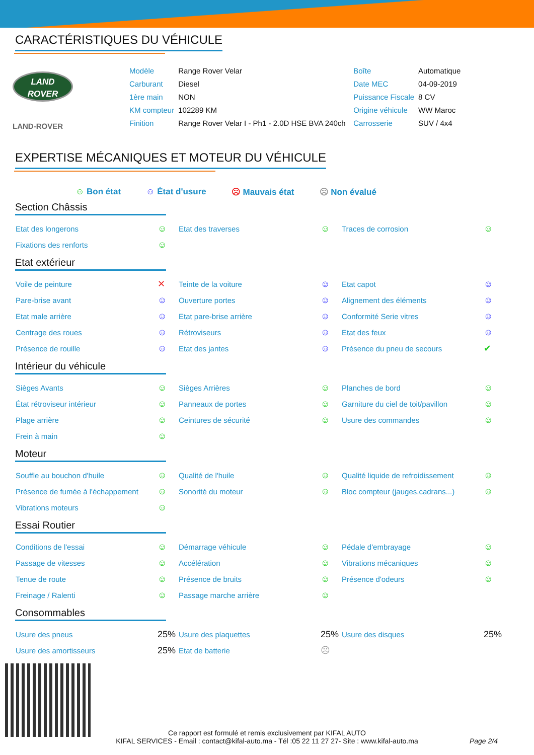CARACTÉRISTIQUES DU VÉHICULE
LAND
ROVER
LAND-ROVER
| Modèle | Range Rover Velar | Boîte | Automatique |
| Carburant | Diesel | Date MEC | 04-09-2019 |
| 1ère main | NON | Puissance Fiscale | 8 CV |
| KM compteur | 102289 KM | Origine véhicule | WW Maroc |
| Finition | Range Rover Velar I - Ph1 - 2.0D HSE BVA 240ch | Carrosserie | SUV / 4x4 |
EXPERTISE MÉCANIQUES ET MOTEUR DU VÉHICULE
☺ Bon état ☺ État d'usure ☹ Mauvais état ☹ Non évalué
Section Châssis
| Etat des longerons | ☺ | Etat des traverses | ☺ | Traces de corrosion | ☺ |
| Fixations des renforts | ☺ | | | | |
Etat extérieur
| Voile de peinture | ✕ | Teinte de la voiture | ☺ | Etat capot | ☺ |
| Pare-brise avant | ☺ | Ouverture portes | ☺ | Alignement des éléments | ☺ |
| Etat male arrière | ☺ | Etat pare-brise arrière | ☺ | Conformité Serie vitres | ☺ |
| Centrage des roues | ☺ | Rétroviseurs | ☺ | Etat des feux | ☺ |
| Présence de rouille | ☺ | Etat des jantes | ☺ | Présence du pneu de secours | ✔ |
Intérieur du véhicule
| Sièges Avants | ☺ | Sièges Arrières | ☺ | Planches de bord | ☺ |
| État rétroviseur intérieur | ☺ | Panneaux de portes | ☺ | Garniture du ciel de toit/pavillon | ☺ |
| Plage arrière | ☺ | Ceintures de sécurité | ☺ | Usure des commandes | ☺ |
| Frein à main | ☺ | | | | |
Moteur
| Souffle au bouchon d'huile | ☺ | Qualité de l'huile | ☺ | Qualité liquide de refroidissement | ☺ |
| Présence de fumée à l'échappement | ☺ | Sonorité du moteur | ☺ | Bloc compteur (jauges,cadrans...) | ☺ |
| Vibrations moteurs | ☺ | | | | |
Essai Routier
| Conditions de l'essai | ☺ | Démarrage véhicule | ☺ | Pédale d'embrayage | ☺ |
| Passage de vitesses | ☺ | Accélération | ☺ | Vibrations mécaniques | ☺ |
| Tenue de route | ☺ | Présence de bruits | ☺ | Présence d'odeurs | ☺ |
| Freinage / Ralenti | ☺ | Passage marche arrière | ☺ | | |
Consommables
| Usure des pneus | 25% | Usure des plaquettes | 25% | Usure des disques | 25% |
| Usure des amortisseurs | 25% | Etat de batterie | ☹ | | |
Ce rapport est formulé et remis exclusivement par KIFAL AUTO
KIFAL SERVICES - Email : contact@kifal-auto.ma - Tél :05 22 11 27 27- Site : www.kifal-auto.ma
Page 2/4